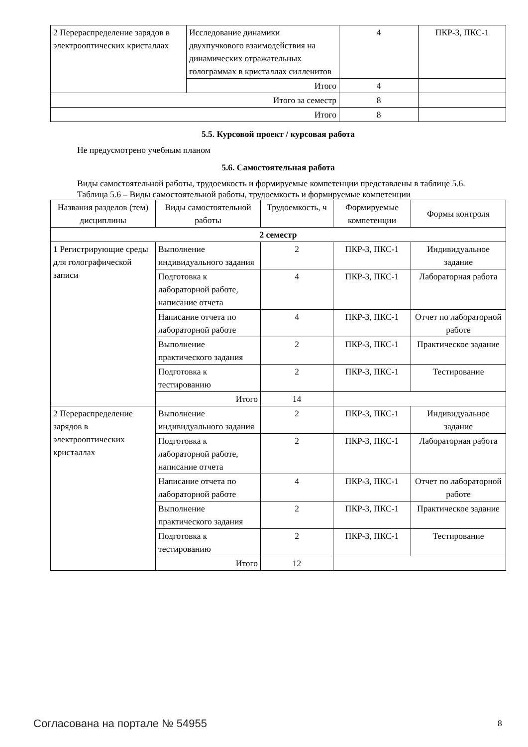| 2 Перераспределение зарядов в электрооптических кристаллах | Исследование динамики двухпучкового взаимодействия на динамических отражательных голограммах в кристаллах силленитов | 4 | ПКР-3, ПКС-1 |
| | Итого | 4 | |
| Итого за семестр | | 8 | |
| Итого | | 8 | |
5.5. Курсовой проект / курсовая работа
Не предусмотрено учебным планом
5.6. Самостоятельная работа
Виды самостоятельной работы, трудоемкость и формируемые компетенции представлены в таблице 5.6.
Таблица 5.6 – Виды самостоятельной работы, трудоемкость и формируемые компетенции
| Названия разделов (тем) дисциплины | Виды самостоятельной работы | Трудоемкость, ч | Формируемые компетенции | Формы контроля |
| --- | --- | --- | --- | --- |
| 2 семестр | | | | |
| 1 Регистрирующие среды для голографической записи | Выполнение индивидуального задания | 2 | ПКР-3, ПКС-1 | Индивидуальное задание |
| | Подготовка к лабораторной работе, написание отчета | 4 | ПКР-3, ПКС-1 | Лабораторная работа |
| | Написание отчета по лабораторной работе | 4 | ПКР-3, ПКС-1 | Отчет по лабораторной работе |
| | Выполнение практического задания | 2 | ПКР-3, ПКС-1 | Практическое задание |
| | Подготовка к тестированию | 2 | ПКР-3, ПКС-1 | Тестирование |
| | Итого | 14 | | |
| 2 Перераспределение зарядов в электрооптических кристаллах | Выполнение индивидуального задания | 2 | ПКР-3, ПКС-1 | Индивидуальное задание |
| | Подготовка к лабораторной работе, написание отчета | 2 | ПКР-3, ПКС-1 | Лабораторная работа |
| | Написание отчета по лабораторной работе | 4 | ПКР-3, ПКС-1 | Отчет по лабораторной работе |
| | Выполнение практического задания | 2 | ПКР-3, ПКС-1 | Практическое задание |
| | Подготовка к тестированию | 2 | ПКР-3, ПКС-1 | Тестирование |
| | Итого | 12 | | |
Согласована на портале № 54955 8